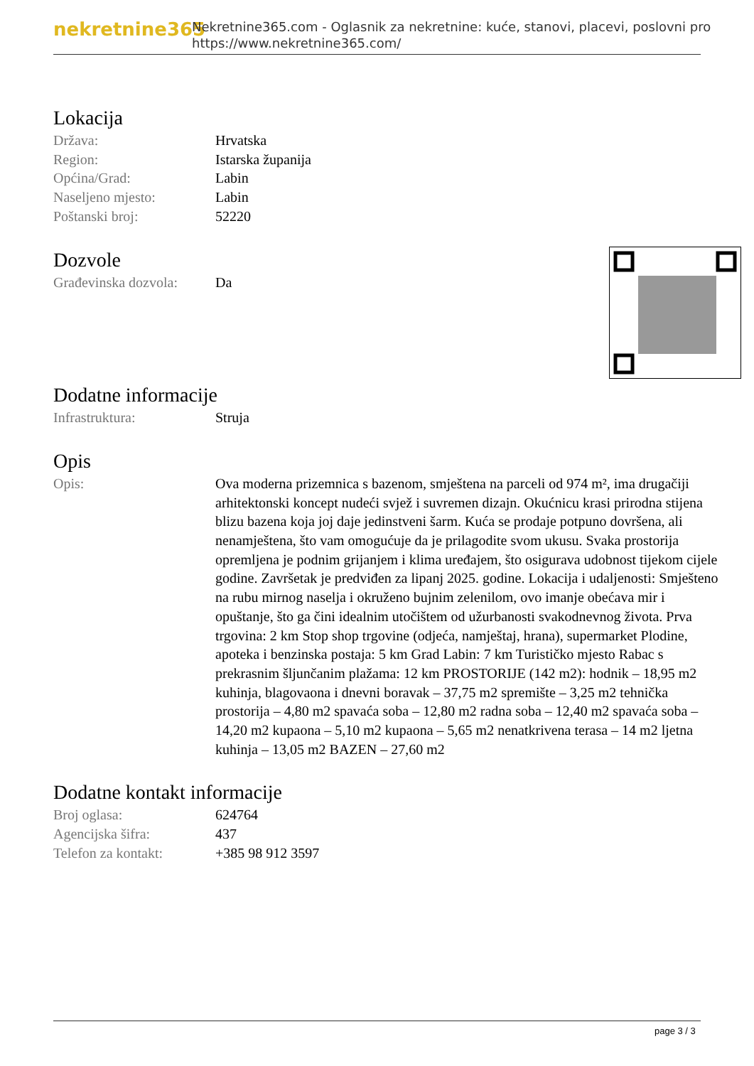nekretnine365
Nekretnine365.com - Oglasnik za nekretnine: kuće, stanovi, placevi, poslovni pro
https://www.nekretnine365.com/
Lokacija
| Država: | Hrvatska |
| Region: | Istarska županija |
| Općina/Grad: | Labin |
| Naseljeno mjesto: | Labin |
| Poštanski broj: | 52220 |
Dozvole
| Građevinska dozvola: | Da |
Dodatne informacije
| Infrastruktura: | Struja |
Opis
| Opis: | Ova moderna prizemnica s bazenom, smještena na parceli od 974 m², ima drugačiji arhitektonski koncept nudeći svjež i suvremen dizajn. Okućnicu krasi prirodna stijena blizu bazena koja joj daje jedinstveni šarm. Kuća se prodaje potpuno dovršena, ali nenamještena, što vam omogućuje da je prilagodite svom ukusu. Svaka prostorija opremljena je podnim grijanjem i klima uređajem, što osigurava udobnost tijekom cijele godine. Završetak je predviđen za lipanj 2025. godine. Lokacija i udaljenosti: Smješteno na rubu mirnog naselja i okruženo bujnim zelenilom, ovo imanje obećava mir i opuštanje, što ga čini idealnim utočištem od užurbanosti svakodnevnog života. Prva trgovina: 2 km Stop shop trgovine (odjeća, namještaj, hrana), supermarket Plodine, apoteka i benzinska postaja: 5 km Grad Labin: 7 km Turističko mjesto Rabac s prekrasnim šljunčanim plažama: 12 km PROSTORIJE (142 m2): hodnik – 18,95 m2 kuhinja, blagovaona i dnevni boravak – 37,75 m2 spremište – 3,25 m2 tehnička prostorija – 4,80 m2 spavaća soba – 12,80 m2 radna soba – 12,40 m2 spavaća soba – 14,20 m2 kupaona – 5,10 m2 kupaona – 5,65 m2 nenatkrivena terasa – 14 m2 ljetna kuhinja – 13,05 m2 BAZEN – 27,60 m2 |
Dodatne kontakt informacije
| Broj oglasa: | 624764 |
| Agencijska šifra: | 437 |
| Telefon za kontakt: | +385 98 912 3597 |
page 3 / 3